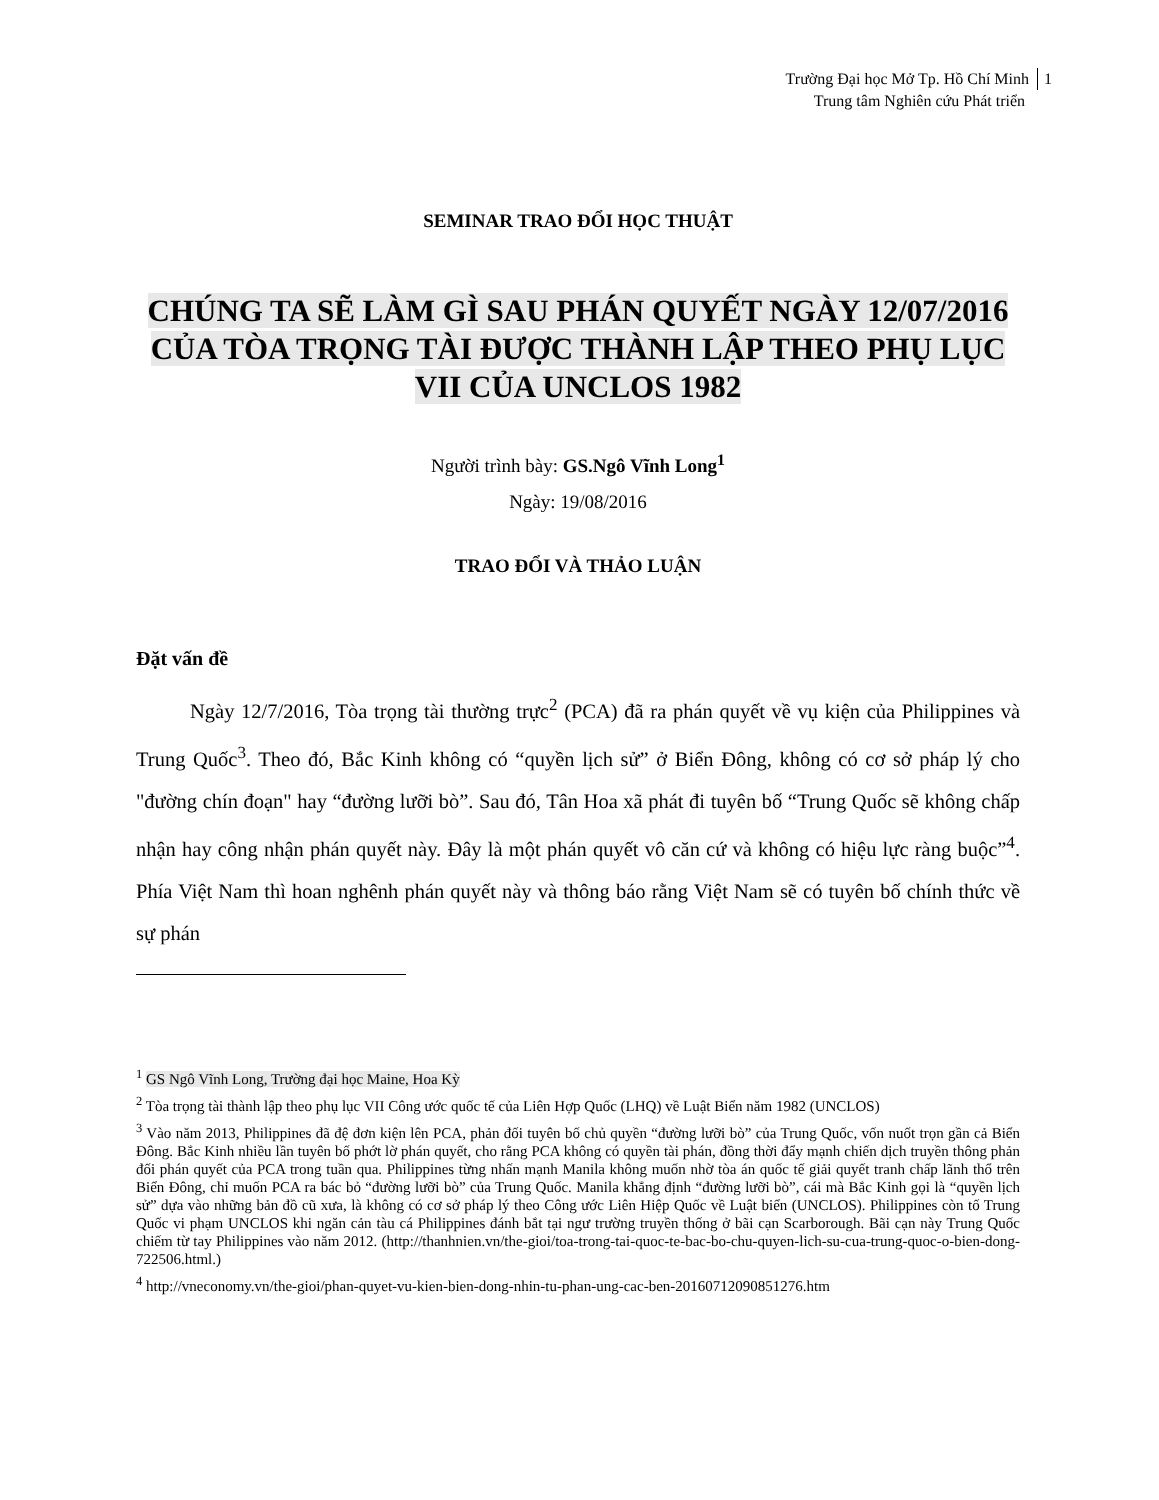Trường Đại học Mở Tp. Hồ Chí Minh 1
Trung tâm Nghiên cứu Phát triển
SEMINAR TRAO ĐỔI HỌC THUẬT
CHÚNG TA SẼ LÀM GÌ SAU PHÁN QUYẾT NGÀY 12/07/2016 CỦA TÒA TRỌNG TÀI ĐƯỢC THÀNH LẬP THEO PHỤ LỤC VII CỦA UNCLOS 1982
Người trình bày: GS.Ngô Vĩnh Long<sup>1</sup>
Ngày: 19/08/2016
TRAO ĐỔI VÀ THẢO LUẬN
Đặt vấn đề
Ngày 12/7/2016, Tòa trọng tài thường trực<sup>2</sup> (PCA) đã ra phán quyết về vụ kiện của Philippines và Trung Quốc<sup>3</sup>. Theo đó, Bắc Kinh không có “quyền lịch sử” ở Biển Đông, không có cơ sở pháp lý cho "đường chín đoạn" hay “đường lưỡi bò”. Sau đó, Tân Hoa xã phát đi tuyên bố “Trung Quốc sẽ không chấp nhận hay công nhận phán quyết này. Đây là một phán quyết vô căn cứ và không có hiệu lực ràng buộc”<sup>4</sup>. Phía Việt Nam thì hoan nghênh phán quyết này và thông báo rằng Việt Nam sẽ có tuyên bố chính thức về sự phán
<sup>1</sup> GS Ngô Vĩnh Long, Trường đại học Maine, Hoa Kỳ
<sup>2</sup> Tòa trọng tài thành lập theo phụ lục VII Công ước quốc tế của Liên Hợp Quốc (LHQ) về Luật Biển năm 1982 (UNCLOS)
<sup>3</sup> Vào năm 2013, Philippines đã đệ đơn kiện lên PCA, phản đối tuyên bố chủ quyền “đường lưỡi bò” của Trung Quốc, vốn nuốt trọn gần cả Biển Đông. Bắc Kinh nhiều lần tuyên bố phớt lờ phán quyết, cho rằng PCA không có quyền tài phán, đồng thời đẩy mạnh chiến dịch truyền thông phản đối phán quyết của PCA trong tuần qua. Philippines từng nhấn mạnh Manila không muốn nhờ tòa án quốc tế giải quyết tranh chấp lãnh thổ trên Biển Đông, chỉ muốn PCA ra bác bỏ “đường lưỡi bò” của Trung Quốc. Manila khẳng định “đường lưỡi bò”, cái mà Bắc Kinh gọi là “quyền lịch sử” dựa vào những bản đồ cũ xưa, là không có cơ sở pháp lý theo Công ước Liên Hiệp Quốc về Luật biển (UNCLOS). Philippines còn tố Trung Quốc vi phạm UNCLOS khi ngăn cản tàu cá Philippines đánh bắt tại ngư trường truyền thống ở bãi cạn Scarborough. Bãi cạn này Trung Quốc chiếm từ tay Philippines vào năm 2012. (http://thanhnien.vn/the-gioi/toa-trong-tai-quoc-te-bac-bo-chu-quyen-lich-su-cua-trung-quoc-o-bien-dong-722506.html.)
<sup>4</sup> http://vneconomy.vn/the-gioi/phan-quyet-vu-kien-bien-dong-nhin-tu-phan-ung-cac-ben-20160712090851276.htm